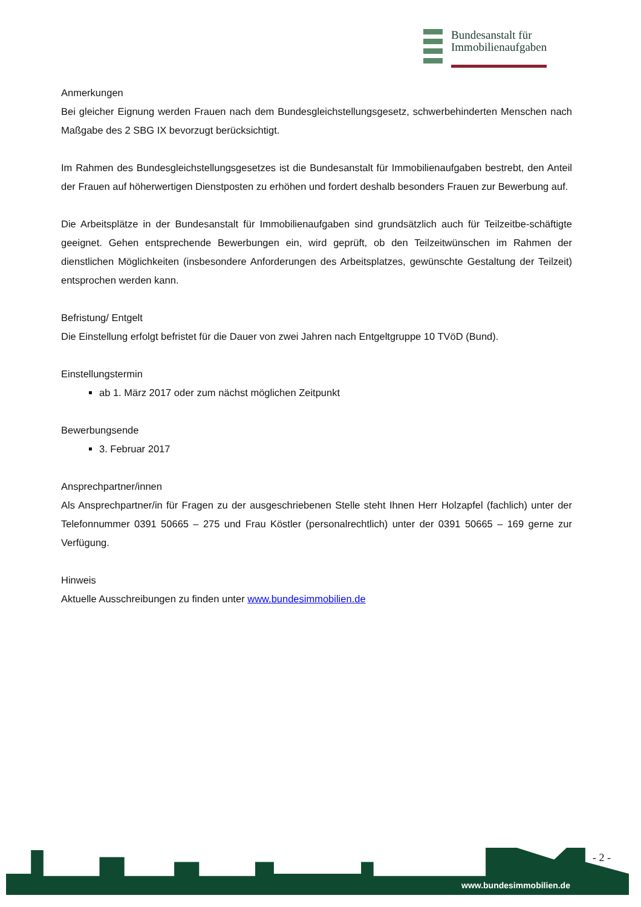Bundesanstalt für
Immobilienaufgaben
Anmerkungen
Bei gleicher Eignung werden Frauen nach dem Bundesgleichstellungsgesetz, schwerbehinderten Menschen nach Maßgabe des 2 SBG IX bevorzugt berücksichtigt.
Im Rahmen des Bundesgleichstellungsgesetzes ist die Bundesanstalt für Immobilienaufgaben bestrebt, den Anteil der Frauen auf höherwertigen Dienstposten zu erhöhen und fordert deshalb besonders Frauen zur Bewerbung auf.
Die Arbeitsplätze in der Bundesanstalt für Immobilienaufgaben sind grundsätzlich auch für Teilzeitbe-schäftigte geeignet. Gehen entsprechende Bewerbungen ein, wird geprüft, ob den Teilzeitwünschen im Rahmen der dienstlichen Möglichkeiten (insbesondere Anforderungen des Arbeitsplatzes, gewünschte Gestaltung der Teilzeit) entsprochen werden kann.
Befristung/ Entgelt
Die Einstellung erfolgt befristet für die Dauer von zwei Jahren nach Entgeltgruppe 10 TVöD (Bund).
Einstellungstermin
ab 1. März 2017 oder zum nächst möglichen Zeitpunkt
Bewerbungsende
3. Februar 2017
Ansprechpartner/innen
Als Ansprechpartner/in für Fragen zu der ausgeschriebenen Stelle steht Ihnen Herr Holzapfel (fachlich) unter der Telefonnummer 0391 50665 – 275 und Frau Köstler (personalrechtlich) unter der 0391 50665 – 169 gerne zur Verfügung.
Hinweis
Aktuelle Ausschreibungen zu finden unter www.bundesimmobilien.de
- 2 -
www.bundesimmobilien.de